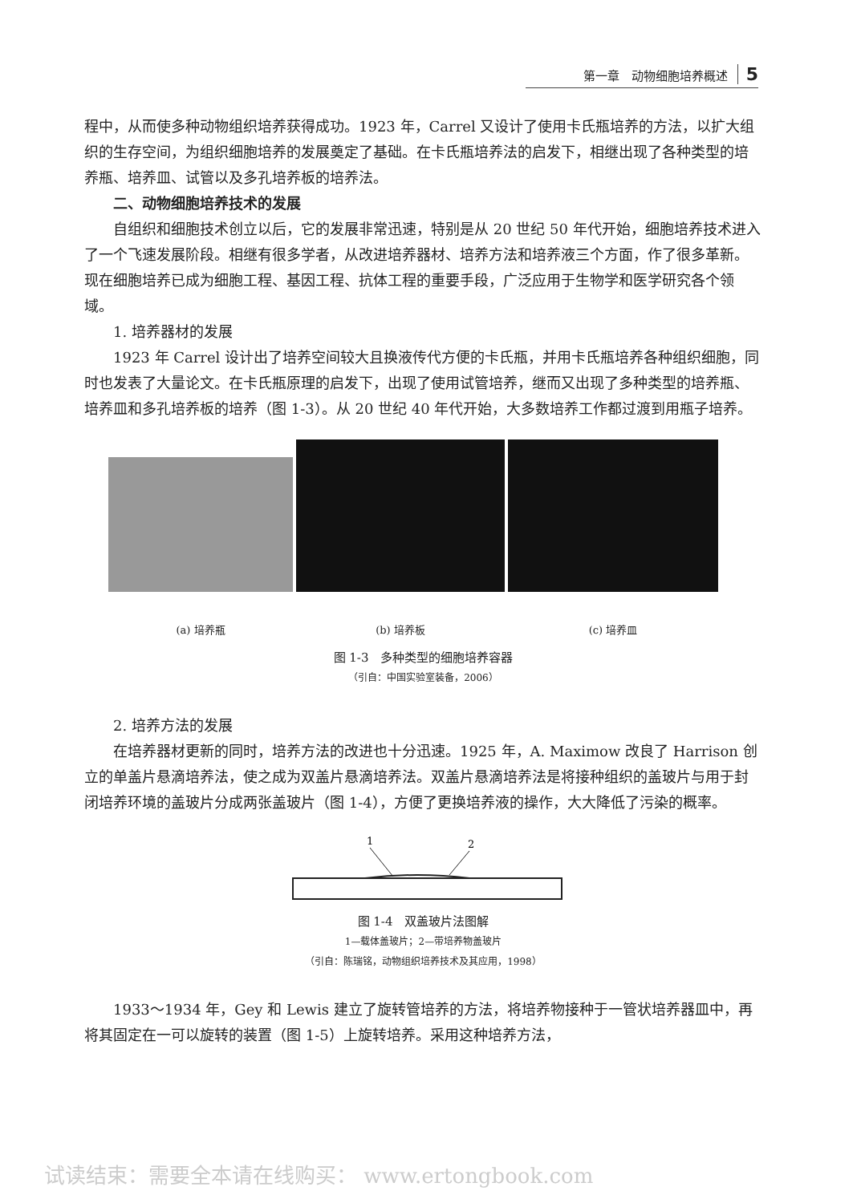第一章　动物细胞培养概述 5
程中，从而使多种动物组织培养获得成功。1923 年，Carrel 又设计了使用卡氏瓶培养的方法，以扩大组织的生存空间，为组织细胞培养的发展奠定了基础。在卡氏瓶培养法的启发下，相继出现了各种类型的培养瓶、培养皿、试管以及多孔培养板的培养法。
二、动物细胞培养技术的发展
自组织和细胞技术创立以后，它的发展非常迅速，特别是从 20 世纪 50 年代开始，细胞培养技术进入了一个飞速发展阶段。相继有很多学者，从改进培养器材、培养方法和培养液三个方面，作了很多革新。现在细胞培养已成为细胞工程、基因工程、抗体工程的重要手段，广泛应用于生物学和医学研究各个领域。
1. 培养器材的发展
1923 年 Carrel 设计出了培养空间较大且换液传代方便的卡氏瓶，并用卡氏瓶培养各种组织细胞，同时也发表了大量论文。在卡氏瓶原理的启发下，出现了使用试管培养，继而又出现了多种类型的培养瓶、培养皿和多孔培养板的培养（图 1-3）。从 20 世纪 40 年代开始，大多数培养工作都过渡到用瓶子培养。
(a) 培养瓶
(b) 培养板
(c) 培养皿
图 1-3　多种类型的细胞培养容器
（引自：中国实验室装备，2006）
2. 培养方法的发展
在培养器材更新的同时，培养方法的改进也十分迅速。1925 年，A. Maximow 改良了 Harrison 创立的单盖片悬滴培养法，使之成为双盖片悬滴培养法。双盖片悬滴培养法是将接种组织的盖玻片与用于封闭培养环境的盖玻片分成两张盖玻片（图 1-4），方便了更换培养液的操作，大大降低了污染的概率。
1
2
图 1-4　双盖玻片法图解
1—载体盖玻片；2—带培养物盖玻片
（引自：陈瑞铭，动物组织培养技术及其应用，1998）
1933～1934 年，Gey 和 Lewis 建立了旋转管培养的方法，将培养物接种于一管状培养器皿中，再将其固定在一可以旋转的装置（图 1-5）上旋转培养。采用这种培养方法，
试读结束：需要全本请在线购买： www.ertongbook.com